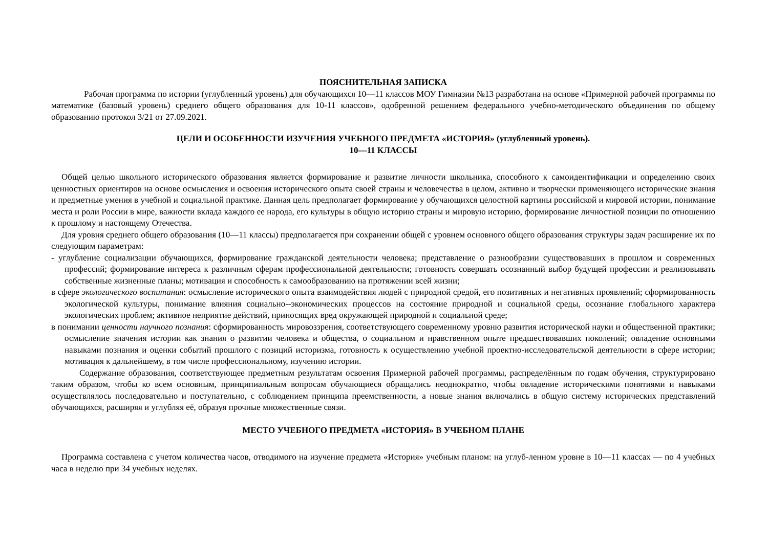ПОЯСНИТЕЛЬНАЯ ЗАПИСКА
Рабочая программа по истории (углубленный уровень) для обучающихся 10—11 классов МОУ Гимназии №13 разработана на основе «Примерной рабочей программы по математике (базовый уровень) среднего общего образования для 10-11 классов», одобренной решением федерального учебно-методического объединения по общему образованию протокол 3/21 от 27.09.2021.
ЦЕЛИ И ОСОБЕННОСТИ ИЗУЧЕНИЯ УЧЕБНОГО ПРЕДМЕТА «ИСТОРИЯ» (углубленный уровень).
10—11 КЛАССЫ
Общей целью школьного исторического образования является формирование и развитие личности школьника, способного к самоидентификации и определению своих ценностных ориентиров на основе осмысления и освоения исторического опыта своей страны и человечества в целом, активно и творчески применяющего исторические знания и предметные умения в учебной и социальной практике. Данная цель предполагает формирование у обучающихся целостной картины российской и мировой истории, понимание места и роли России в мире, важности вклада каждого ее народа, его культуры в общую историю страны и мировую историю, формирование личностной позиции по отношению к прошлому и настоящему Отечества.
Для уровня среднего общего образования (10—11 классы) предполагается при сохранении общей с уровнем основного общего образования структуры задач расширение их по следующим параметрам:
- углубление социализации обучающихся, формирование гражданской деятельности человека; представление о разнообразии существовавших в прошлом и современных профессий; формирование интереса к различным сферам профессиональной деятельности; готовность совершать осознанный выбор будущей профессии и реализовывать собственные жизненные планы; мотивация и способность к самообразованию на протяжении всей жизни;
в сфере экологического воспитания: осмысление исторического опыта взаимодействия людей с природной средой, его позитивных и негативных проявлений; сформированность экологической культуры, понимание влияния социально--экономических процессов на состояние природной и социальной среды, осознание глобального характера экологических проблем; активное неприятие действий, приносящих вред окружающей природной и социальной среде;
в понимании ценности научного познания: сформированность мировоззрения, соответствующего современному уровню развития исторической науки и общественной практики; осмысление значения истории как знания о развитии человека и общества, о социальном и нравственном опыте предшествовавших поколений; овладение основными навыками познания и оценки событий прошлого с позиций историзма, готовность к осуществлению учебной проектно-исследовательской деятельности в сфере истории; мотивация к дальнейшему, в том числе профессиональному, изучению истории.
Содержание образования, соответствующее предметным результатам освоения Примерной рабочей программы, распределённым по годам обучения, структурировано таким образом, чтобы ко всем основным, принципиальным вопросам обучающиеся обращались неоднократно, чтобы овладение историческими понятиями и навыками осуществлялось последовательно и поступательно, с соблюдением принципа преемственности, а новые знания включались в общую систему исторических представлений обучающихся, расширяя и углубляя её, образуя прочные множественные связи.
МЕСТО УЧЕБНОГО ПРЕДМЕТА «ИСТОРИЯ» В УЧЕБНОМ ПЛАНЕ
Программа составлена с учетом количества часов, отводимого на изучение предмета «История» учебным планом: на углуб-ленном уровне в 10—11 классах — по 4 учебных часа в неделю при 34 учебных неделях.